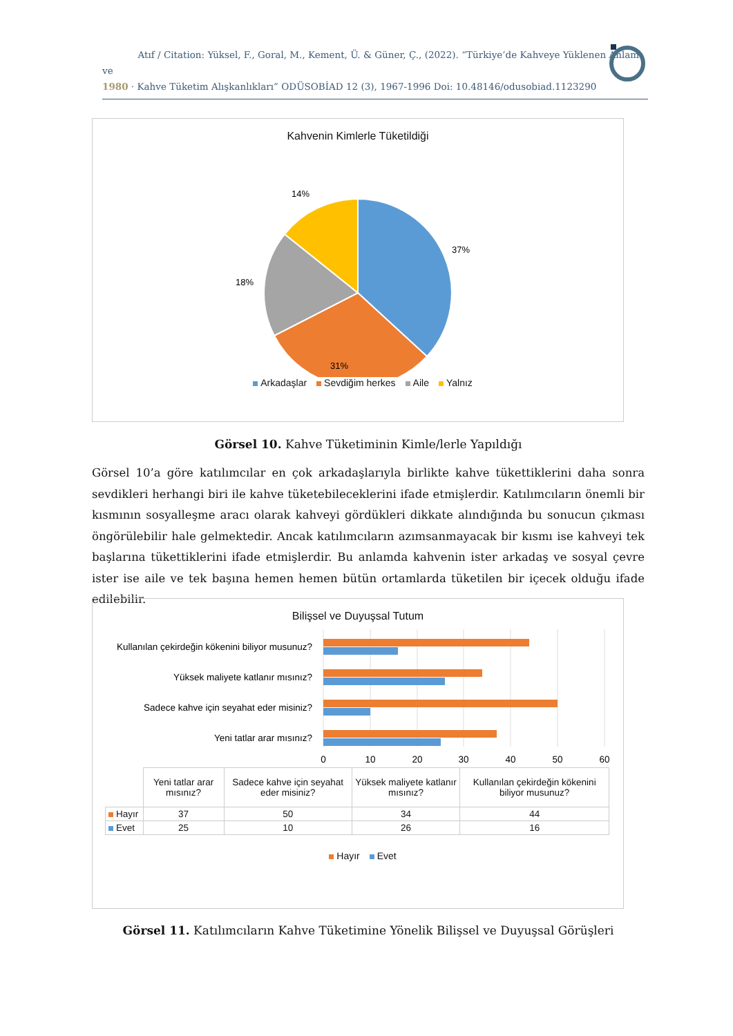Atıf / Citation: Yüksel, F., Goral, M., Kement, Ü. & Güner, Ç., (2022). “Türkiye’de Kahveye Yüklenen Anlam ve
1980 · Kahve Tüketim Alışkanlıkları” ODÜSOBİAD 12 (3), 1967-1996 Doi: 10.48146/odusobiad.1123290
Kahvenin Kimlerle Tüketildiği
14%
37%
18%
31%
Arkadaşlar Sevdiğim herkes Aile Yalnız
Görsel 10. Kahve Tüketiminin Kimle/lerle Yapıldığı
Görsel 10’a göre katılımcılar en çok arkadaşlarıyla birlikte kahve tükettiklerini daha sonra sevdikleri herhangi biri ile kahve tüketebileceklerini ifade etmişlerdir. Katılımcıların önemli bir kısmının sosyalleşme aracı olarak kahveyi gördükleri dikkate alındığında bu sonucun çıkması öngörülebilir hale gelmektedir. Ancak katılımcıların azımsanmayacak bir kısmı ise kahveyi tek başlarına tükettiklerini ifade etmişlerdir. Bu anlamda kahvenin ister arkadaş ve sosyal çevre ister ise aile ve tek başına hemen hemen bütün ortamlarda tüketilen bir içecek olduğu ifade edilebilir.
Bilişsel ve Duyuşsal Tutum
Kullanılan çekirdeğin kökenini biliyor musunuz?
Yüksek maliyete katlanır mısınız?
Sadece kahve için seyahat eder misiniz?
Yeni tatlar arar mısınız?
0
10
20
30
40
50
60
| | Yeni tatlar arar mısınız? | Sadece kahve için seyahat eder misiniz? | Yüksek maliyete katlanır mısınız? | Kullanılan çekirdeğin kökenini biliyor musunuz? |
| --- | --- | --- | --- | --- |
| Hayır | 37 | 50 | 34 | 44 |
| Evet | 25 | 10 | 26 | 16 |
Hayır Evet
Görsel 11. Katılımcıların Kahve Tüketimine Yönelik Bilişsel ve Duyuşsal Görüşleri